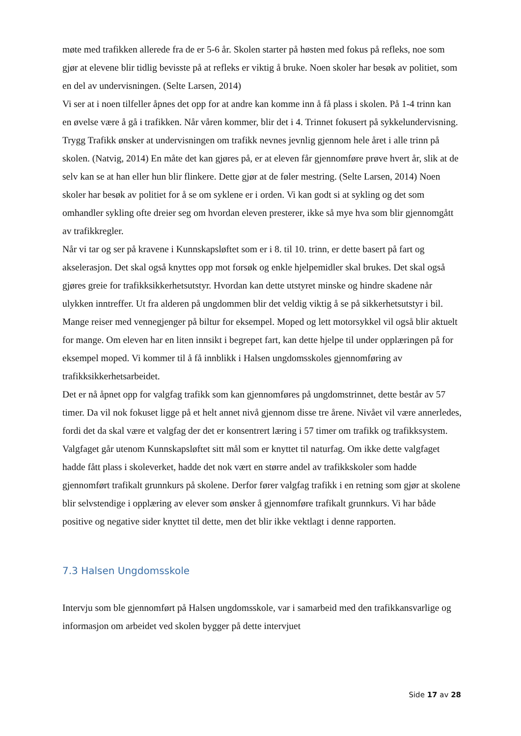møte med trafikken allerede fra de er 5-6 år. Skolen starter på høsten med fokus på refleks, noe som gjør at elevene blir tidlig bevisste på at refleks er viktig å bruke. Noen skoler har besøk av politiet, som en del av undervisningen. (Selte Larsen, 2014)
Vi ser at i noen tilfeller åpnes det opp for at andre kan komme inn å få plass i skolen. På 1-4 trinn kan en øvelse være å gå i trafikken. Når våren kommer, blir det i 4. Trinnet fokusert på sykkelundervisning.
Trygg Trafikk ønsker at undervisningen om trafikk nevnes jevnlig gjennom hele året i alle trinn på skolen. (Natvig, 2014) En måte det kan gjøres på, er at eleven får gjennomføre prøve hvert år, slik at de selv kan se at han eller hun blir flinkere. Dette gjør at de føler mestring. (Selte Larsen, 2014) Noen skoler har besøk av politiet for å se om syklene er i orden. Vi kan godt si at sykling og det som omhandler sykling ofte dreier seg om hvordan eleven presterer, ikke så mye hva som blir gjennomgått av trafikkregler.
Når vi tar og ser på kravene i Kunnskapsløftet som er i 8. til 10. trinn, er dette basert på fart og akselerasjon. Det skal også knyttes opp mot forsøk og enkle hjelpemidler skal brukes. Det skal også gjøres greie for trafikksikkerhetsutstyr. Hvordan kan dette utstyret minske og hindre skadene når ulykken inntreffer. Ut fra alderen på ungdommen blir det veldig viktig å se på sikkerhetsutstyr i bil. Mange reiser med vennegjenger på biltur for eksempel. Moped og lett motorsykkel vil også blir aktuelt for mange. Om eleven har en liten innsikt i begrepet fart, kan dette hjelpe til under opplæringen på for eksempel moped. Vi kommer til å få innblikk i Halsen ungdomsskoles gjennomføring av trafikksikkerhetsarbeidet.
Det er nå åpnet opp for valgfag trafikk som kan gjennomføres på ungdomstrinnet, dette består av 57 timer. Da vil nok fokuset ligge på et helt annet nivå gjennom disse tre årene. Nivået vil være annerledes, fordi det da skal være et valgfag der det er konsentrert læring i 57 timer om trafikk og trafikksystem. Valgfaget går utenom Kunnskapsløftet sitt mål som er knyttet til naturfag. Om ikke dette valgfaget hadde fått plass i skoleverket, hadde det nok vært en større andel av trafikkskoler som hadde gjennomført trafikalt grunnkurs på skolene. Derfor fører valgfag trafikk i en retning som gjør at skolene blir selvstendige i opplæring av elever som ønsker å gjennomføre trafikalt grunnkurs. Vi har både positive og negative sider knyttet til dette, men det blir ikke vektlagt i denne rapporten.
7.3 Halsen Ungdomsskole
Intervju som ble gjennomført på Halsen ungdomsskole, var i samarbeid med den trafikkansvarlige og informasjon om arbeidet ved skolen bygger på dette intervjuet
Side 17 av 28